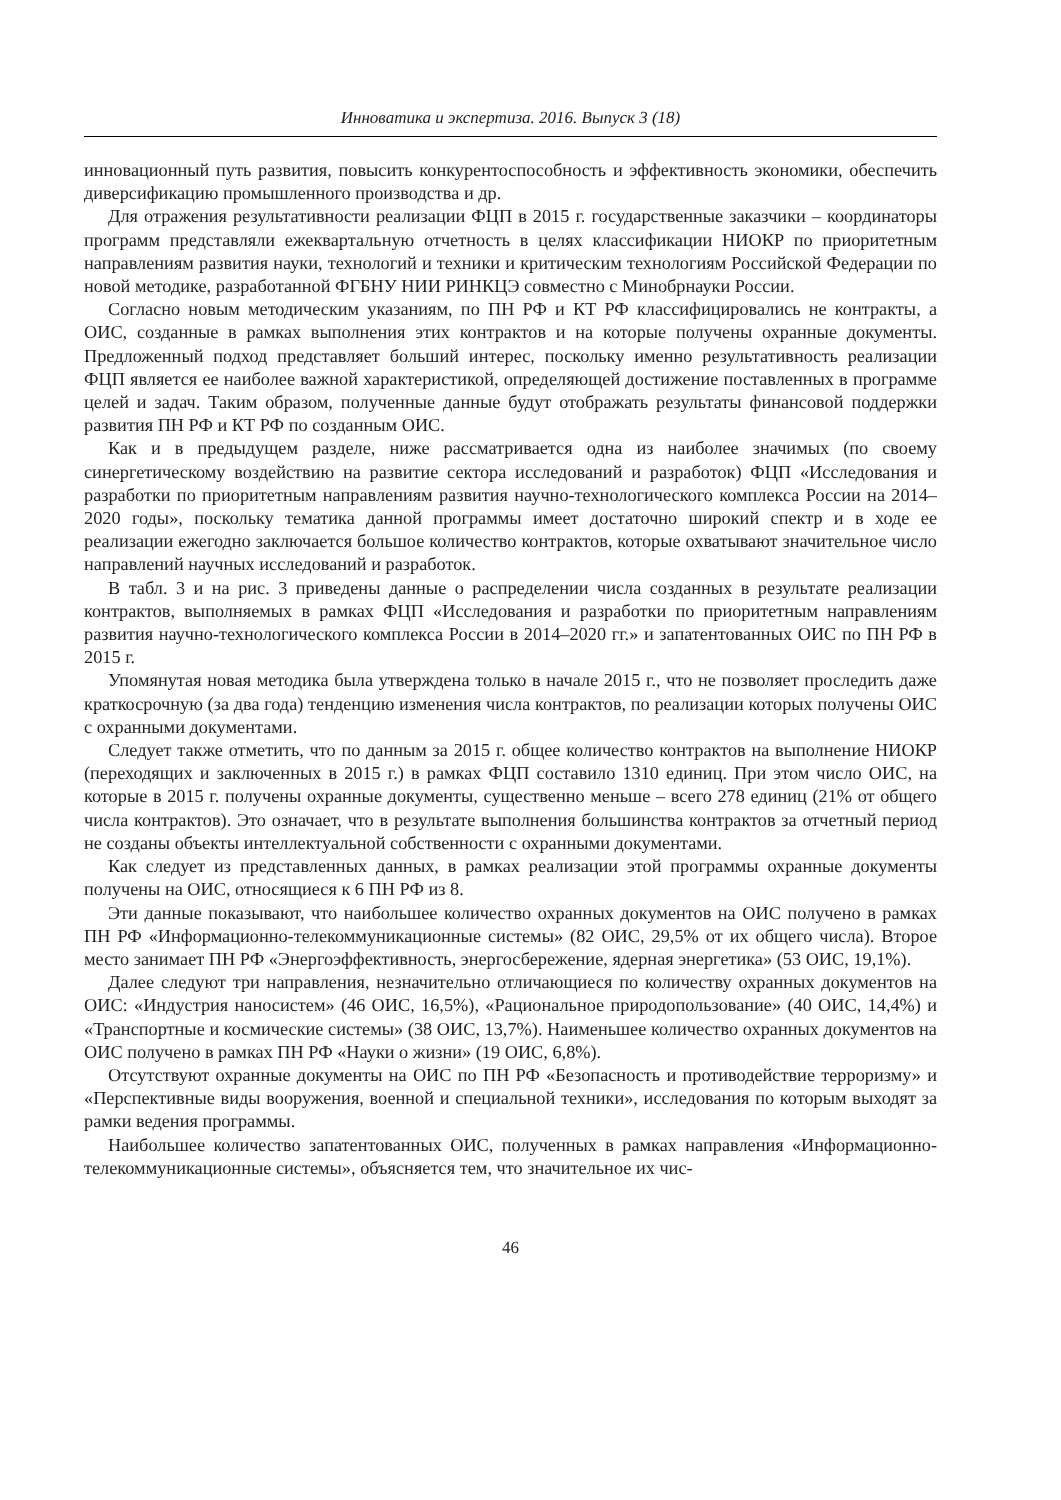Инноватика и экспертиза. 2016. Выпуск 3 (18)
инновационный путь развития, повысить конкурентоспособность и эффективность экономики, обеспечить диверсификацию промышленного производства и др.
Для отражения результативности реализации ФЦП в 2015 г. государственные заказчики – координаторы программ представляли ежеквартальную отчетность в целях классификации НИОКР по приоритетным направлениям развития науки, технологий и техники и критическим технологиям Российской Федерации по новой методике, разработанной ФГБНУ НИИ РИНКЦЭ совместно с Минобрнауки России.
Согласно новым методическим указаниям, по ПН РФ и КТ РФ классифицировались не контракты, а ОИС, созданные в рамках выполнения этих контрактов и на которые получены охранные документы. Предложенный подход представляет больший интерес, поскольку именно результативность реализации ФЦП является ее наиболее важной характеристикой, определяющей достижение поставленных в программе целей и задач. Таким образом, полученные данные будут отображать результаты финансовой поддержки развития ПН РФ и КТ РФ по созданным ОИС.
Как и в предыдущем разделе, ниже рассматривается одна из наиболее значимых (по своему синергетическому воздействию на развитие сектора исследований и разработок) ФЦП «Исследования и разработки по приоритетным направлениям развития научно-технологического комплекса России на 2014–2020 годы», поскольку тематика данной программы имеет достаточно широкий спектр и в ходе ее реализации ежегодно заключается большое количество контрактов, которые охватывают значительное число направлений научных исследований и разработок.
В табл. 3 и на рис. 3 приведены данные о распределении числа созданных в результате реализации контрактов, выполняемых в рамках ФЦП «Исследования и разработки по приоритетным направлениям развития научно-технологического комплекса России в 2014–2020 гг.» и запатентованных ОИС по ПН РФ в 2015 г.
Упомянутая новая методика была утверждена только в начале 2015 г., что не позволяет проследить даже краткосрочную (за два года) тенденцию изменения числа контрактов, по реализации которых получены ОИС с охранными документами.
Следует также отметить, что по данным за 2015 г. общее количество контрактов на выполнение НИОКР (переходящих и заключенных в 2015 г.) в рамках ФЦП составило 1310 единиц. При этом число ОИС, на которые в 2015 г. получены охранные документы, существенно меньше – всего 278 единиц (21% от общего числа контрактов). Это означает, что в результате выполнения большинства контрактов за отчетный период не созданы объекты интеллектуальной собственности с охранными документами.
Как следует из представленных данных, в рамках реализации этой программы охранные документы получены на ОИС, относящиеся к 6 ПН РФ из 8.
Эти данные показывают, что наибольшее количество охранных документов на ОИС получено в рамках ПН РФ «Информационно-телекоммуникационные системы» (82 ОИС, 29,5% от их общего числа). Второе место занимает ПН РФ «Энергоэффективность, энергосбережение, ядерная энергетика» (53 ОИС, 19,1%).
Далее следуют три направления, незначительно отличающиеся по количеству охранных документов на ОИС: «Индустрия наносистем» (46 ОИС, 16,5%), «Рациональное природопользование» (40 ОИС, 14,4%) и «Транспортные и космические системы» (38 ОИС, 13,7%). Наименьшее количество охранных документов на ОИС получено в рамках ПН РФ «Науки о жизни» (19 ОИС, 6,8%).
Отсутствуют охранные документы на ОИС по ПН РФ «Безопасность и противодействие терроризму» и «Перспективные виды вооружения, военной и специальной техники», исследования по которым выходят за рамки ведения программы.
Наибольшее количество запатентованных ОИС, полученных в рамках направления «Информационно-телекоммуникационные системы», объясняется тем, что значительное их чис-
46